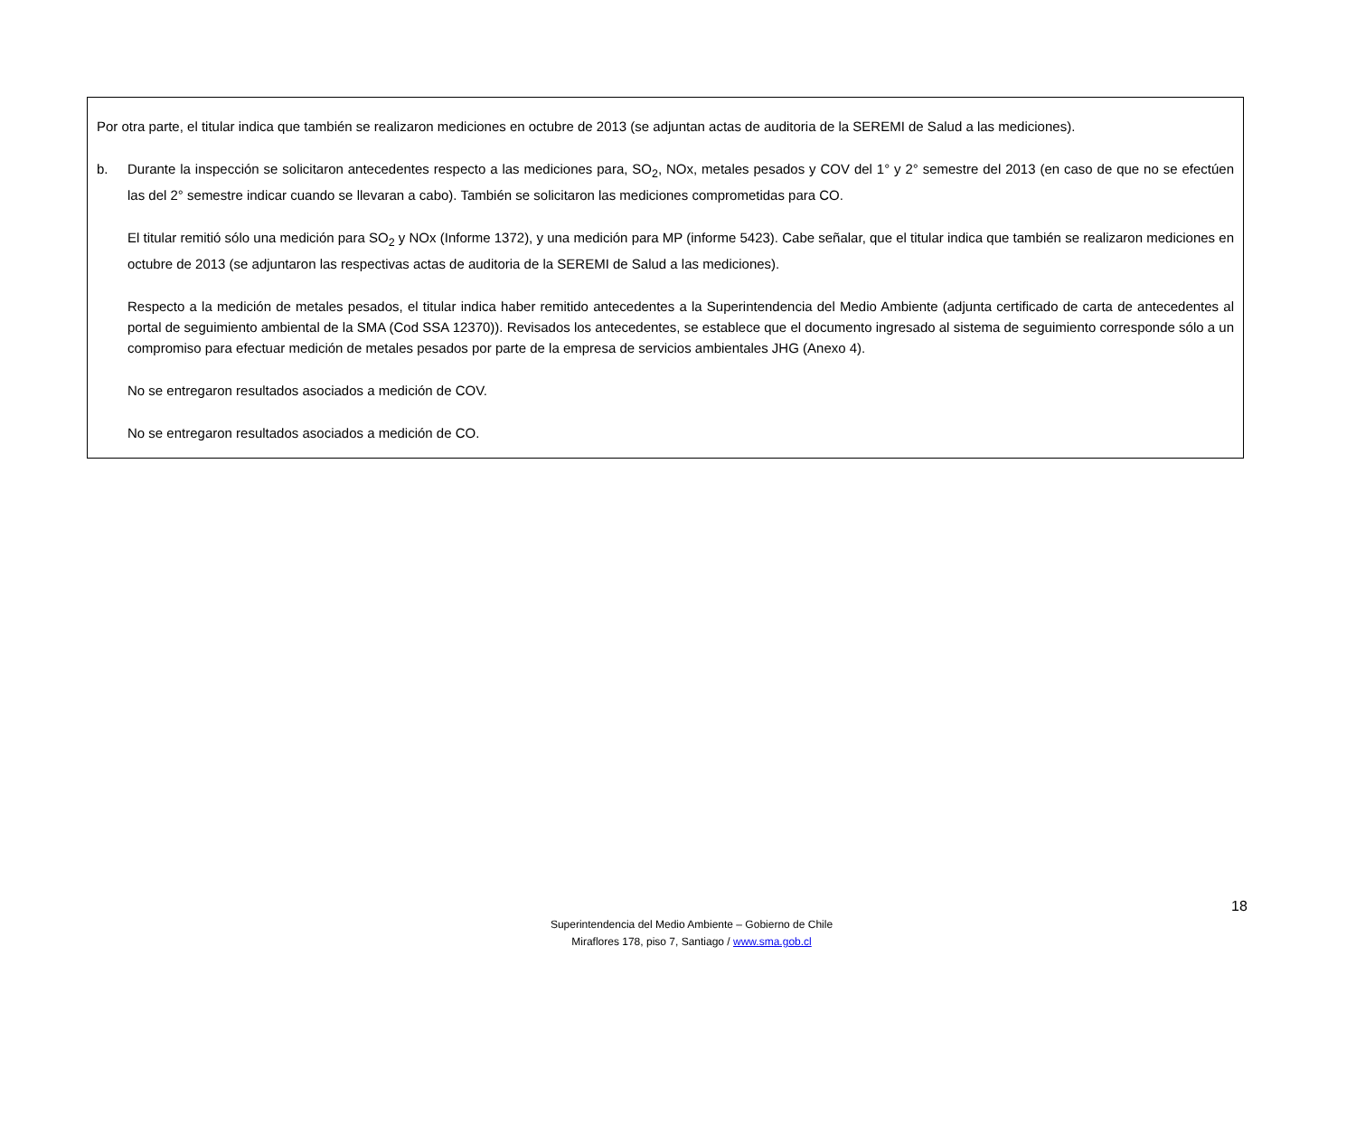Por otra parte, el titular indica que también se realizaron mediciones en octubre de 2013 (se adjuntan actas de auditoria de la SEREMI de Salud a las mediciones).
b. Durante la inspección se solicitaron antecedentes respecto a las mediciones para, SO<sub>2</sub>, NOx, metales pesados y COV del 1° y 2° semestre del 2013 (en caso de que no se efectúen las del 2° semestre indicar cuando se llevaran a cabo). También se solicitaron las mediciones comprometidas para CO.
El titular remitió sólo una medición para SO<sub>2</sub> y NOx (Informe 1372), y una medición para MP (informe 5423). Cabe señalar, que el titular indica que también se realizaron mediciones en octubre de 2013 (se adjuntaron las respectivas actas de auditoria de la SEREMI de Salud a las mediciones).
Respecto a la medición de metales pesados, el titular indica haber remitido antecedentes a la Superintendencia del Medio Ambiente (adjunta certificado de carta de antecedentes al portal de seguimiento ambiental de la SMA (Cod SSA 12370)). Revisados los antecedentes, se establece que el documento ingresado al sistema de seguimiento corresponde sólo a un compromiso para efectuar medición de metales pesados por parte de la empresa de servicios ambientales JHG (Anexo 4).
No se entregaron resultados asociados a medición de COV.
No se entregaron resultados asociados a medición de CO.
18
Superintendencia del Medio Ambiente – Gobierno de Chile
Miraflores 178, piso 7, Santiago / www.sma.gob.cl